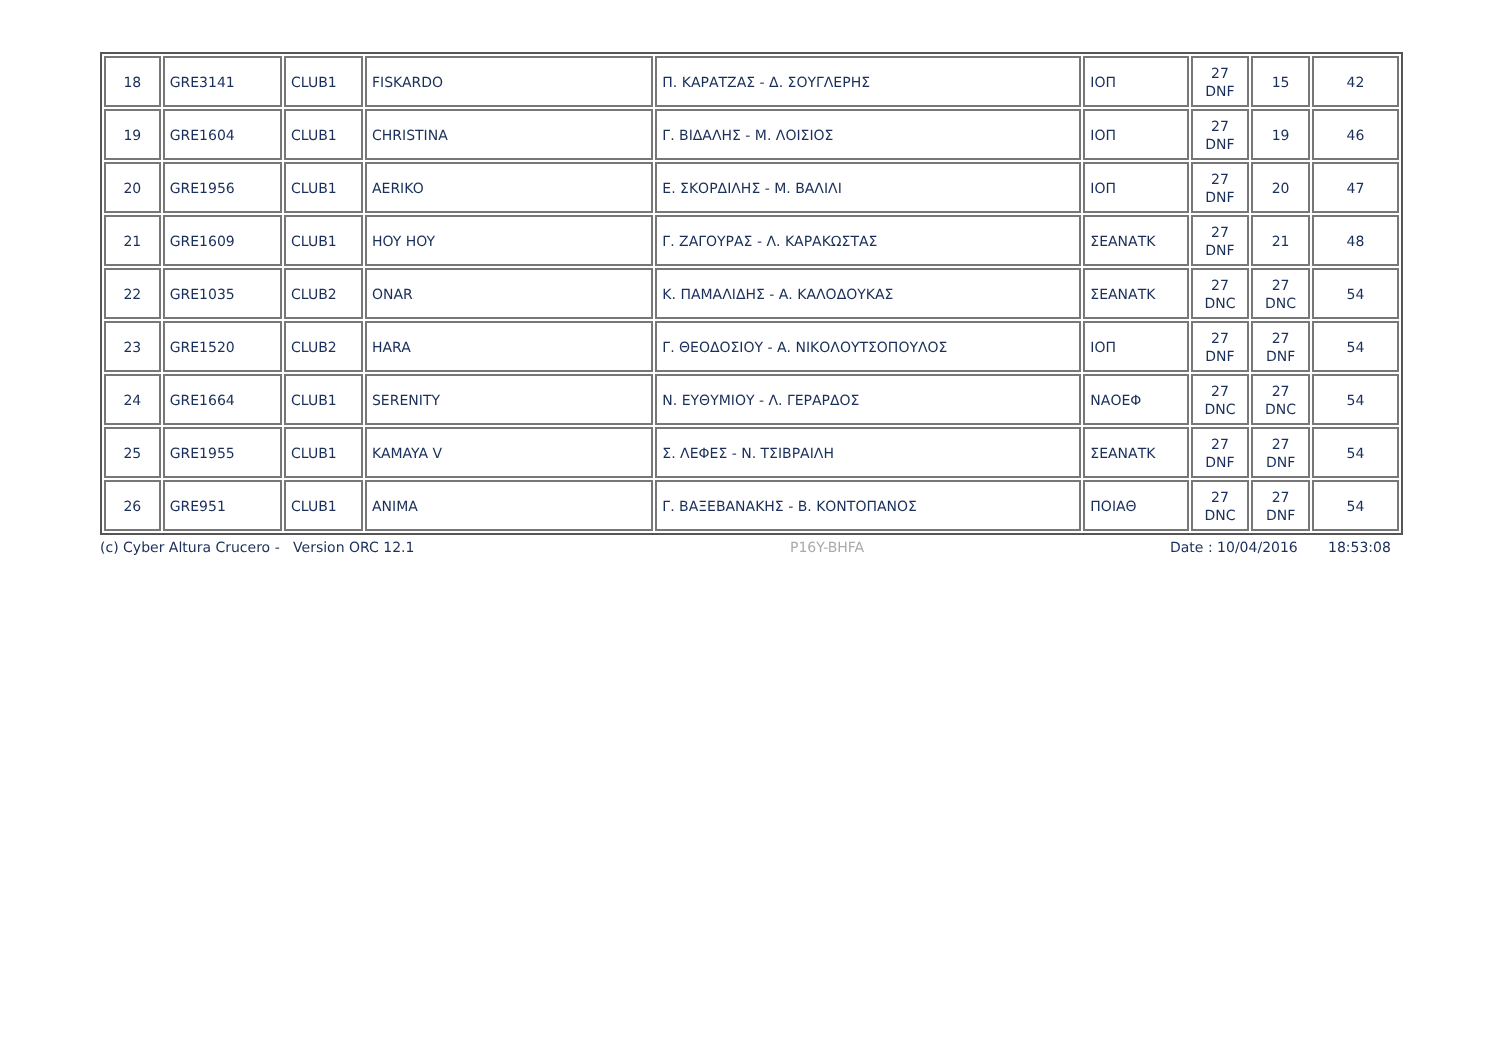| 18 | GRE3141 | CLUB1 | FISKARDO | Π. ΚΑΡΑΤΖΑΣ - Δ. ΣΟΥΓΛΕΡΗΣ | ΙΟΠ | 27 DNF | 15 | 42 |
| 19 | GRE1604 | CLUB1 | CHRISTINA | Γ. ΒΙΔΑΛΗΣ - Μ. ΛΟΙΣΙΟΣ | ΙΟΠ | 27 DNF | 19 | 46 |
| 20 | GRE1956 | CLUB1 | AERIKO | Ε. ΣΚΟΡΔΙΛΗΣ - Μ. ΒΑΛΙΛΙ | ΙΟΠ | 27 DNF | 20 | 47 |
| 21 | GRE1609 | CLUB1 | HOY HOY | Γ. ΖΑΓΟΥΡΑΣ - Λ. ΚΑΡΑΚΩΣΤΑΣ | ΣΕΑΝΑΤΚ | 27 DNF | 21 | 48 |
| 22 | GRE1035 | CLUB2 | ONAR | Κ. ΠΑΜΑΛΙΔΗΣ - Α. ΚΑΛΟΔΟΥΚΑΣ | ΣΕΑΝΑΤΚ | 27 DNC | 27 DNC | 54 |
| 23 | GRE1520 | CLUB2 | HARA | Γ. ΘΕΟΔΟΣΙΟΥ - Α. ΝΙΚΟΛΟΥΤΣΟΠΟΥΛΟΣ | ΙΟΠ | 27 DNF | 27 DNF | 54 |
| 24 | GRE1664 | CLUB1 | SERENITY | Ν. ΕΥΘΥΜΙΟΥ - Λ. ΓΕΡΑΡΔΟΣ | ΝΑΟΕΦ | 27 DNC | 27 DNC | 54 |
| 25 | GRE1955 | CLUB1 | KAMAYA V | Σ. ΛΕΦΕΣ - Ν. ΤΣΙΒΡΑΙΛΗ | ΣΕΑΝΑΤΚ | 27 DNF | 27 DNF | 54 |
| 26 | GRE951 | CLUB1 | ANIMA | Γ. ΒΑΞΕΒΑΝΑΚΗΣ - Β. ΚΟΝΤΟΠΑΝΟΣ | ΠΟΙΑΘ | 27 DNC | 27 DNF | 54 |
(c) Cyber Altura Crucero - Version ORC 12.1 P16Y-BHFA Date : 10/04/2016 18:53:08